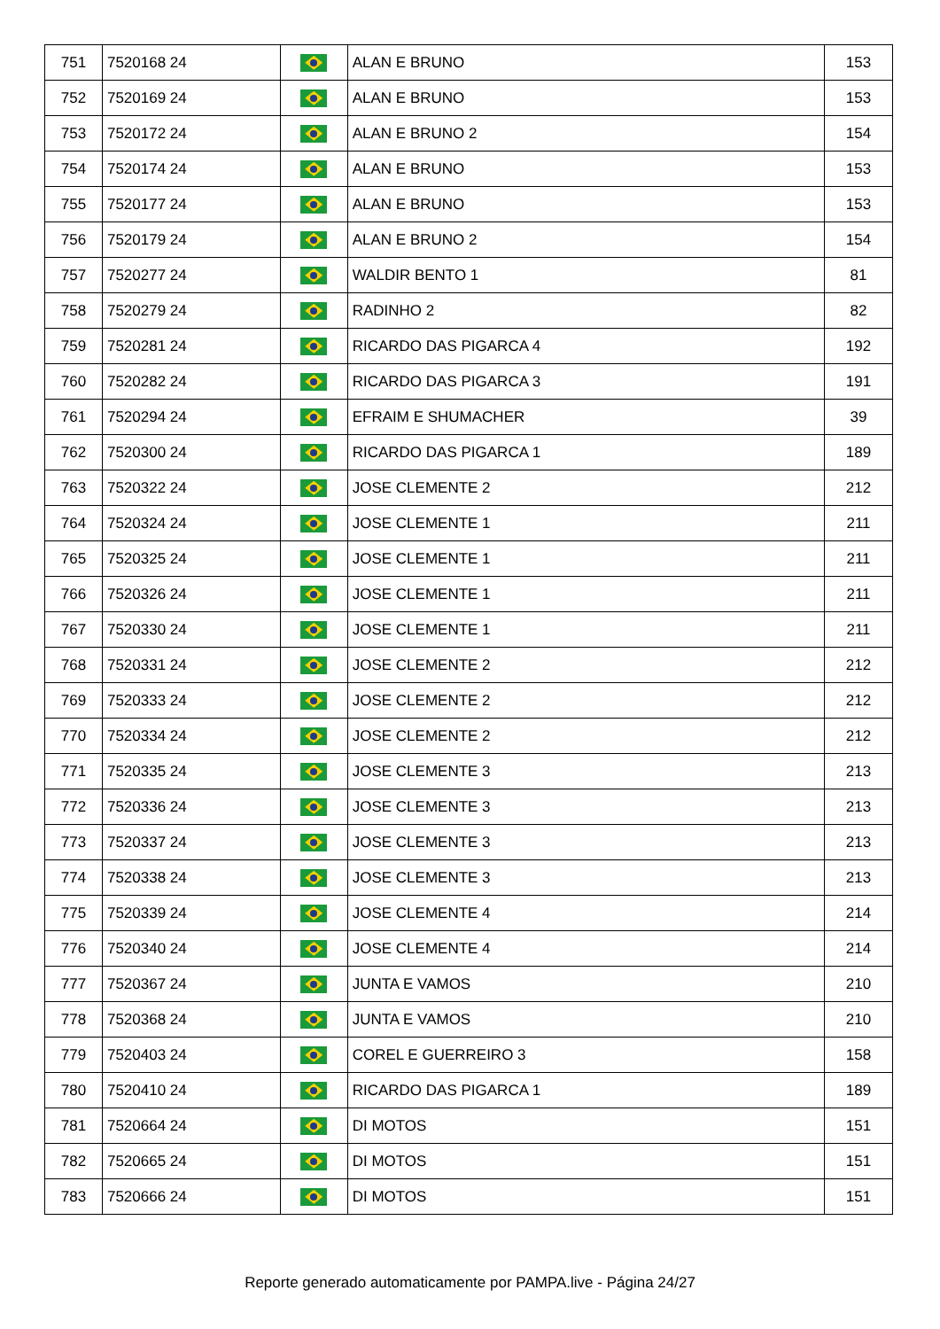| 751 | 7520168 24 | | ALAN E BRUNO | 153 |
| 752 | 7520169 24 | | ALAN E BRUNO | 153 |
| 753 | 7520172 24 | | ALAN E BRUNO 2 | 154 |
| 754 | 7520174 24 | | ALAN E BRUNO | 153 |
| 755 | 7520177 24 | | ALAN E BRUNO | 153 |
| 756 | 7520179 24 | | ALAN E BRUNO 2 | 154 |
| 757 | 7520277 24 | | WALDIR BENTO 1 | 81 |
| 758 | 7520279 24 | | RADINHO 2 | 82 |
| 759 | 7520281 24 | | RICARDO DAS PIGARCA 4 | 192 |
| 760 | 7520282 24 | | RICARDO DAS PIGARCA 3 | 191 |
| 761 | 7520294 24 | | EFRAIM E SHUMACHER | 39 |
| 762 | 7520300 24 | | RICARDO DAS PIGARCA 1 | 189 |
| 763 | 7520322 24 | | JOSE CLEMENTE 2 | 212 |
| 764 | 7520324 24 | | JOSE CLEMENTE 1 | 211 |
| 765 | 7520325 24 | | JOSE CLEMENTE 1 | 211 |
| 766 | 7520326 24 | | JOSE CLEMENTE 1 | 211 |
| 767 | 7520330 24 | | JOSE CLEMENTE 1 | 211 |
| 768 | 7520331 24 | | JOSE CLEMENTE 2 | 212 |
| 769 | 7520333 24 | | JOSE CLEMENTE 2 | 212 |
| 770 | 7520334 24 | | JOSE CLEMENTE 2 | 212 |
| 771 | 7520335 24 | | JOSE CLEMENTE 3 | 213 |
| 772 | 7520336 24 | | JOSE CLEMENTE 3 | 213 |
| 773 | 7520337 24 | | JOSE CLEMENTE 3 | 213 |
| 774 | 7520338 24 | | JOSE CLEMENTE 3 | 213 |
| 775 | 7520339 24 | | JOSE CLEMENTE 4 | 214 |
| 776 | 7520340 24 | | JOSE CLEMENTE 4 | 214 |
| 777 | 7520367 24 | | JUNTA E VAMOS | 210 |
| 778 | 7520368 24 | | JUNTA E VAMOS | 210 |
| 779 | 7520403 24 | | COREL E GUERREIRO 3 | 158 |
| 780 | 7520410 24 | | RICARDO DAS PIGARCA 1 | 189 |
| 781 | 7520664 24 | | DI MOTOS | 151 |
| 782 | 7520665 24 | | DI MOTOS | 151 |
| 783 | 7520666 24 | | DI MOTOS | 151 |
Reporte generado automaticamente por PAMPA.live - Página 24/27